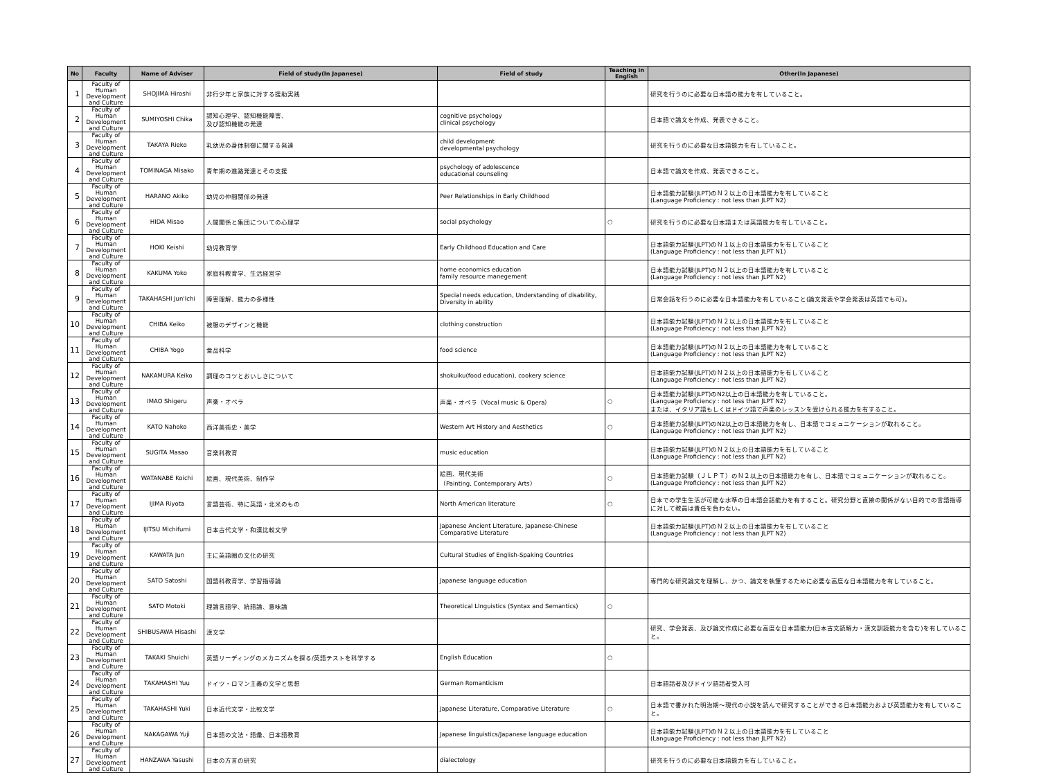| No | Faculty | Name of Adviser | Field of study(In Japanese) | Field of study | Teaching in English | Other(In Japanese) |
| --- | --- | --- | --- | --- | --- | --- |
| 1 | Faculty of Human Development and Culture | SHOJIMA Hiroshi | 非行少年と家族に対する援助実践 | | | 研究を行うのに必要な日本語の能力を有していること。 |
| 2 | Faculty of Human Development and Culture | SUMIYOSHI Chika | 認知心理学、認知機能障害、 及び認知機能の発達 | cognitive psychology clinical psychology | | 日本語で論文を作成、発表できること。 |
| 3 | Faculty of Human Development and Culture | TAKAYA Rieko | 乳幼児の身体制御に関する発達 | child development developmental psychology | | 研究を行うのに必要な日本語能力を有していること。 |
| 4 | Faculty of Human Development and Culture | TOMINAGA Misako | 青年期の進路発達とその支援 | psychology of adolescence educational counseling | | 日本語で論文を作成、発表できること。 |
| 5 | Faculty of Human Development and Culture | HARANO Akiko | 幼児の仲間関係の発達 | Peer Relationships in Early Childhood | | 日本語能力試験(JLPT)のＮ２以上の日本語能力を有していること (Language Proficiency : not less than JLPT N2) |
| 6 | Faculty of Human Development and Culture | HIDA Misao | 人間関係と集団についての心理学 | social psychology | ○ | 研究を行うのに必要な日本語または英語能力を有していること。 |
| 7 | Faculty of Human Development and Culture | HOKI Keishi | 幼児教育学 | Early Childhood Education and Care | | 日本語能力試験(JLPT)のＮ１以上の日本語能力を有していること (Language Proficiency : not less than JLPT N1) |
| 8 | Faculty of Human Development and Culture | KAKUMA Yoko | 家庭科教育学、生活経営学 | home economics education family resource manegement | | 日本語能力試験(JLPT)のＮ２以上の日本語能力を有していること (Language Proficiency : not less than JLPT N2) |
| 9 | Faculty of Human Development and Culture | TAKAHASHI Jun'Ichi | 障害理解、能力の多様性 | Special needs education, Understanding of disability, Diversity in ability | | 日常会話を行うのに必要な日本語能力を有していること(論文発表や学会発表は英語でも可)。 |
| 10 | Faculty of Human Development and Culture | CHIBA Keiko | 被服のデザインと機能 | clothing construction | | 日本語能力試験(JLPT)のＮ２以上の日本語能力を有していること (Language Proficiency : not less than JLPT N2) |
| 11 | Faculty of Human Development and Culture | CHIBA Yogo | 食品科学 | food science | | 日本語能力試験(JLPT)のＮ２以上の日本語能力を有していること (Language Proficiency : not less than JLPT N2) |
| 12 | Faculty of Human Development and Culture | NAKAMURA Keiko | 調理のコツとおいしさについて | shokuiku(food education), cookery science | | 日本語能力試験(JLPT)のＮ２以上の日本語能力を有していること (Language Proficiency : not less than JLPT N2) |
| 13 | Faculty of Human Development and Culture | IMAO Shigeru | 声楽・オペラ | 声楽・オペラ（Vocal music & Opera） | ○ | 日本語能力試験(JLPT)のN2以上の日本語能力を有していること。 (Language Proficiency : not less than JLPT N2) または、イタリア語もしくはドイツ語で声楽のレッスンを受けられる能力を有すること。 |
| 14 | Faculty of Human Development and Culture | KATO Nahoko | 西洋美術史・美学 | Western Art History and Aesthetics | ○ | 日本語能力試験(JLPT)のN2以上の日本語能力を有し、日本語でコミュニケーションが取れること。 (Language Proficiency : not less than JLPT N2) |
| 15 | Faculty of Human Development and Culture | SUGITA Masao | 音楽科教育 | music education | | 日本語能力試験(JLPT)のＮ２以上の日本語能力を有していること (Language Proficiency : not less than JLPT N2) |
| 16 | Faculty of Human Development and Culture | WATANABE Koichi | 絵画、現代美術、制作学 | 絵画、現代美術 （Painting, Contemporary Arts） | ○ | 日本語能力試験（ＪＬＰＴ）のＮ２以上の日本語能力を有し、日本語でコミュニケーションが取れること。(Language Proficiency : not less than JLPT N2) |
| 17 | Faculty of Human Development and Culture | IJIMA Riyota | 言語芸術、特に英語・北米のもの | North American literature | ○ | 日本での学生生活が可能な水準の日本語会話能力を有すること。研究分野と直接の関係がない目的での言語指導に対して教員は責任を負わない。 |
| 18 | Faculty of Human Development and Culture | IJITSU Michifumi | 日本古代文学・和漢比較文学 | Japanese Ancient Literature, Japanese-Chinese Comparative Literature | | 日本語能力試験(JLPT)のＮ２以上の日本語能力を有していること (Language Proficiency : not less than JLPT N2) |
| 19 | Faculty of Human Development and Culture | KAWATA Jun | 主に英語圏の文化の研究 | Cultural Studies of English-Spaking Countries | | |
| 20 | Faculty of Human Development and Culture | SATO Satoshi | 国語科教育学、学習指導論 | Japanese language education | | 専門的な研究論文を理解し、かつ、論文を執筆するために必要な高度な日本語能力を有していること。 |
| 21 | Faculty of Human Development and Culture | SATO Motoki | 理論言語学、統語論、意味論 | Theoretical LInguistics (Syntax and Semantics) | ○ | |
| 22 | Faculty of Human Development and Culture | SHIBUSAWA Hisashi | 漢文学 | | | 研究、学会発表、及び論文作成に必要な高度な日本語能力(日本古文読解力・漢文訓読能力を含む)を有していること。 |
| 23 | Faculty of Human Development and Culture | TAKAKI Shuichi | 英語リーディングのメカニズムを探る/英語テストを科学する | English Education | ○ | |
| 24 | Faculty of Human Development and Culture | TAKAHASHI Yuu | ドイツ・ロマン主義の文学と思想 | German Romanticism | | 日本語話者及びドイツ語話者受入可 |
| 25 | Faculty of Human Development and Culture | TAKAHASHI Yuki | 日本近代文学・比較文学 | Japanese Literature, Comparative Literature | ○ | 日本語で書かれた明治期～現代の小説を読んで研究することができる日本語能力および英語能力を有していること。 |
| 26 | Faculty of Human Development and Culture | NAKAGAWA Yuji | 日本語の文法・語彙、日本語教育 | Japanese linguistics/Japanese language education | | 日本語能力試験(JLPT)のＮ２以上の日本語能力を有していること (Language Proficiency : not less than JLPT N2) |
| 27 | Faculty of Human Development and Culture | HANZAWA Yasushi | 日本の方言の研究 | dialectology | | 研究を行うのに必要な日本語能力を有していること。 |